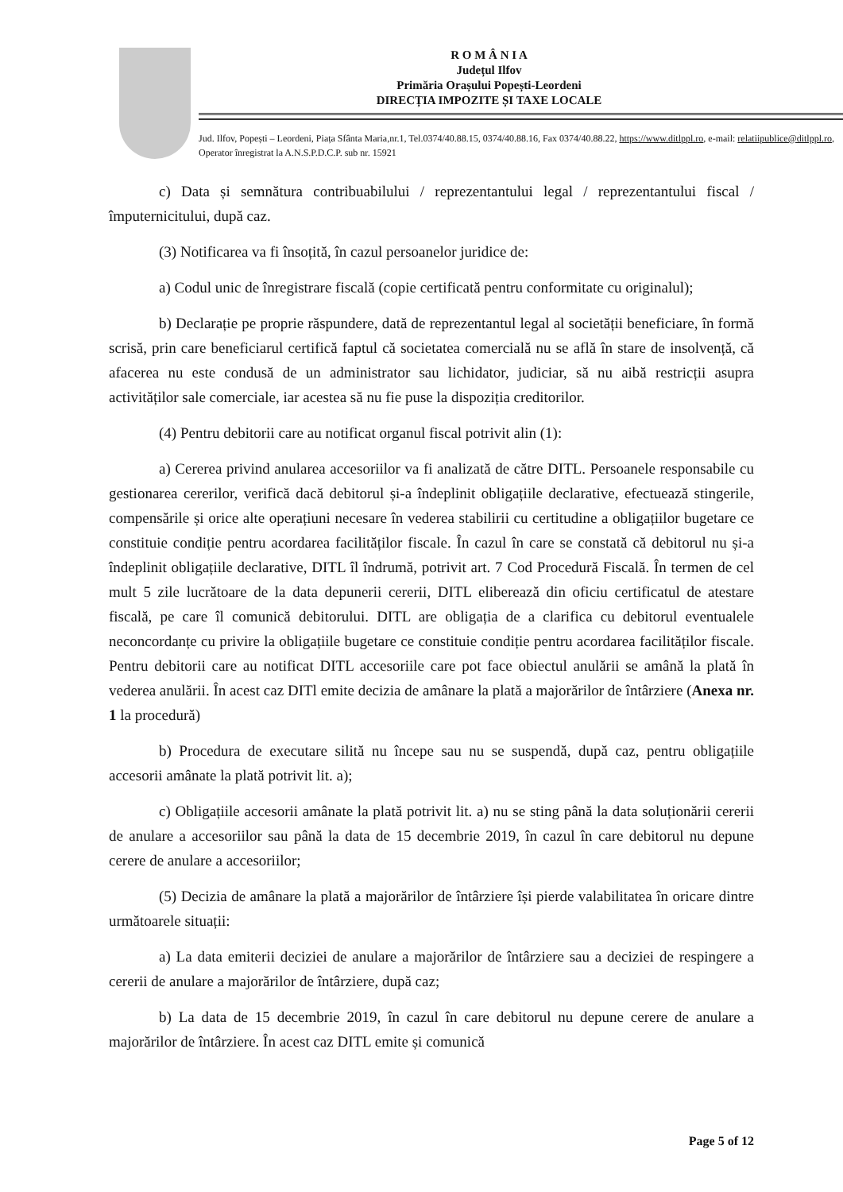R O M Â N I A
Județul Ilfov
Primăria Orașului Popești-Leordeni
DIRECȚIA IMPOZITE ȘI TAXE LOCALE
Jud. Ilfov, Popești – Leordeni, Piața Sfânta Maria,nr.1, Tel.0374/40.88.15, 0374/40.88.16, Fax 0374/40.88.22, https://www.ditlppl.ro, e-mail: relatiipublice@ditlppl.ro, Operator înregistrat la A.N.S.P.D.C.P. sub nr. 15921
c) Data și semnătura contribuabilului / reprezentantului legal / reprezentantului fiscal / împuternicitului, după caz.
(3) Notificarea va fi însoțită, în cazul persoanelor juridice de:
a) Codul unic de înregistrare fiscală (copie certificată pentru conformitate cu originalul);
b) Declarație pe proprie răspundere, dată de reprezentantul legal al societății beneficiare, în formă scrisă, prin care beneficiarul certifică faptul că societatea comercială nu se află în stare de insolvență, că afacerea nu este condusă de un administrator sau lichidator, judiciar, să nu aibă restricții asupra activităților sale comerciale, iar acestea să nu fie puse la dispoziția creditorilor.
(4) Pentru debitorii care au notificat organul fiscal potrivit alin (1):
a) Cererea privind anularea accesoriilor va fi analizată de către DITL. Persoanele responsabile cu gestionarea cererilor, verifică dacă debitorul și-a îndeplinit obligațiile declarative, efectuează stingerile, compensările și orice alte operațiuni necesare în vederea stabilirii cu certitudine a obligațiilor bugetare ce constituie condiție pentru acordarea facilităților fiscale. În cazul în care se constată că debitorul nu și-a îndeplinit obligațiile declarative, DITL îl îndrumă, potrivit art. 7 Cod Procedură Fiscală. În termen de cel mult 5 zile lucrătoare de la data depunerii cererii, DITL eliberează din oficiu certificatul de atestare fiscală, pe care îl comunică debitorului. DITL are obligația de a clarifica cu debitorul eventualele neconcordanțe cu privire la obligațiile bugetare ce constituie condiție pentru acordarea facilităților fiscale. Pentru debitorii care au notificat DITL accesoriile care pot face obiectul anulării se amână la plată în vederea anulării. În acest caz DITl emite decizia de amânare la plată a majorărilor de întârziere (Anexa nr. 1 la procedură)
b) Procedura de executare silită nu începe sau nu se suspendă, după caz, pentru obligațiile accesorii amânate la plată potrivit lit. a);
c) Obligațiile accesorii amânate la plată potrivit lit. a) nu se sting până la data soluționării cererii de anulare a accesoriilor sau până la data de 15 decembrie 2019, în cazul în care debitorul nu depune cerere de anulare a accesoriilor;
(5) Decizia de amânare la plată a majorărilor de întârziere își pierde valabilitatea în oricare dintre următoarele situații:
a) La data emiterii deciziei de anulare a majorărilor de întârziere sau a deciziei de respingere a cererii de anulare a majorărilor de întârziere, după caz;
b) La data de 15 decembrie 2019, în cazul în care debitorul nu depune cerere de anulare a majorărilor de întârziere. În acest caz DITL emite și comunică
Page 5 of 12